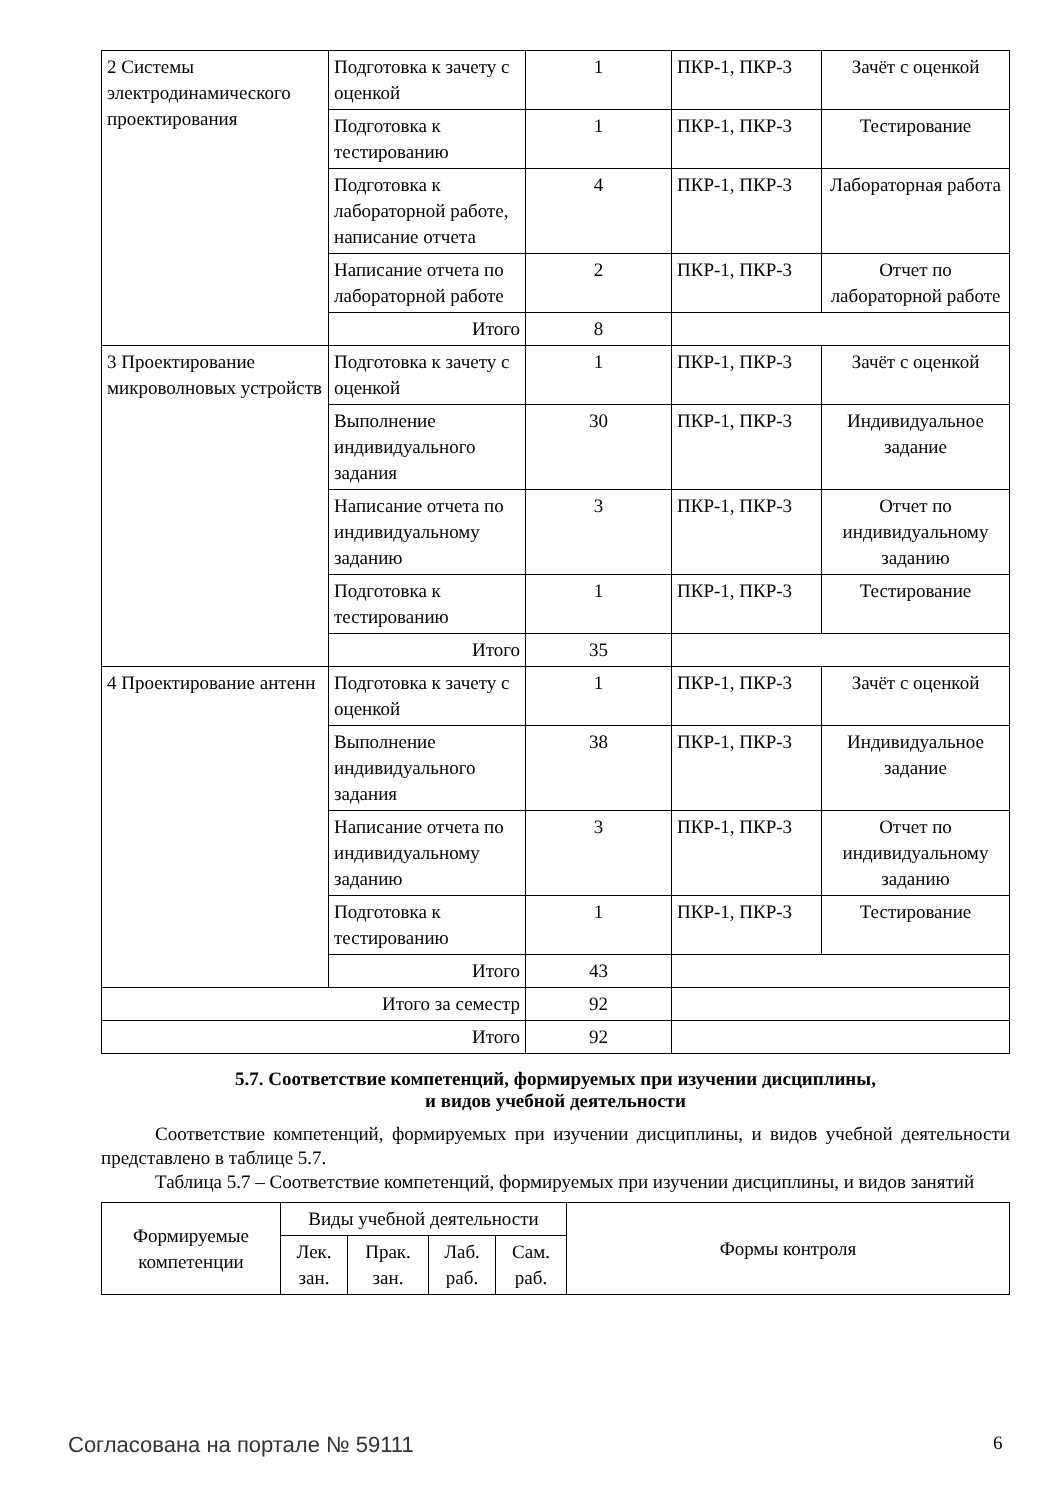| 2 Системы электродинамического проектирования | Подготовка к зачету с оценкой | 1 | ПКР-1, ПКР-3 | Зачёт с оценкой |
| | Подготовка к тестированию | 1 | ПКР-1, ПКР-3 | Тестирование |
| | Подготовка к лабораторной работе, написание отчета | 4 | ПКР-1, ПКР-3 | Лабораторная работа |
| | Написание отчета по лабораторной работе | 2 | ПКР-1, ПКР-3 | Отчет по лабораторной работе |
| | Итого | 8 | | |
| 3 Проектирование микроволновых устройств | Подготовка к зачету с оценкой | 1 | ПКР-1, ПКР-3 | Зачёт с оценкой |
| | Выполнение индивидуального задания | 30 | ПКР-1, ПКР-3 | Индивидуальное задание |
| | Написание отчета по индивидуальному заданию | 3 | ПКР-1, ПКР-3 | Отчет по индивидуальному заданию |
| | Подготовка к тестированию | 1 | ПКР-1, ПКР-3 | Тестирование |
| | Итого | 35 | | |
| 4 Проектирование антенн | Подготовка к зачету с оценкой | 1 | ПКР-1, ПКР-3 | Зачёт с оценкой |
| | Выполнение индивидуального задания | 38 | ПКР-1, ПКР-3 | Индивидуальное задание |
| | Написание отчета по индивидуальному заданию | 3 | ПКР-1, ПКР-3 | Отчет по индивидуальному заданию |
| | Подготовка к тестированию | 1 | ПКР-1, ПКР-3 | Тестирование |
| | Итого | 43 | | |
| Итого за семестр | | 92 | | |
| Итого | | 92 | | |
5.7. Соответствие компетенций, формируемых при изучении дисциплины,
и видов учебной деятельности
Соответствие компетенций, формируемых при изучении дисциплины, и видов учебной деятельности представлено в таблице 5.7.
Таблица 5.7 – Соответствие компетенций, формируемых при изучении дисциплины, и видов занятий
| Формируемые компетенции | Виды учебной деятельности | | | | Формы контроля |
| --- | --- | --- | --- | --- | --- |
| | Лек. зан. | Прак. зан. | Лаб. раб. | Сам. раб. | |
Согласована на портале № 59111 6